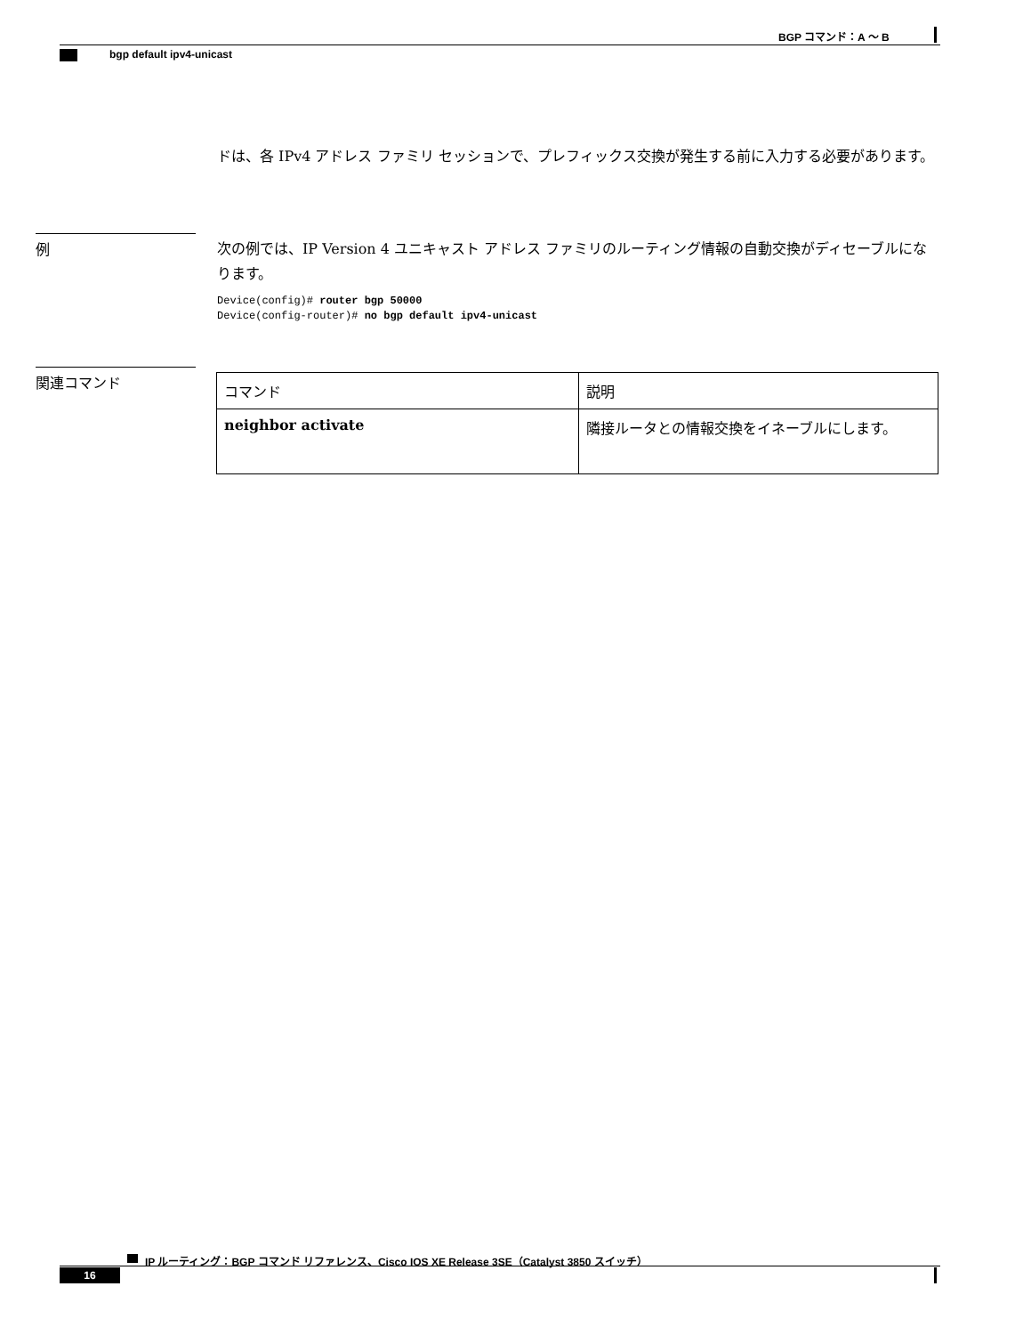BGP コマンド：A ～ B
bgp default ipv4-unicast
ドは、各 IPv4 アドレス ファミリ セッションで、プレフィックス交換が発生する前に入力する必要があります。
例
次の例では、IP Version 4 ユニキャスト アドレス ファミリのルーティング情報の自動交換がディセーブルになります。
Device(config)# router bgp 50000
Device(config-router)# no bgp default ipv4-unicast
関連コマンド
| コマンド | 説明 |
| --- | --- |
| neighbor activate | 隣接ルータとの情報交換をイネーブルにします。 |
IP ルーティング：BGP コマンド リファレンス、Cisco IOS XE Release 3SE（Catalyst 3850 スイッチ）
16